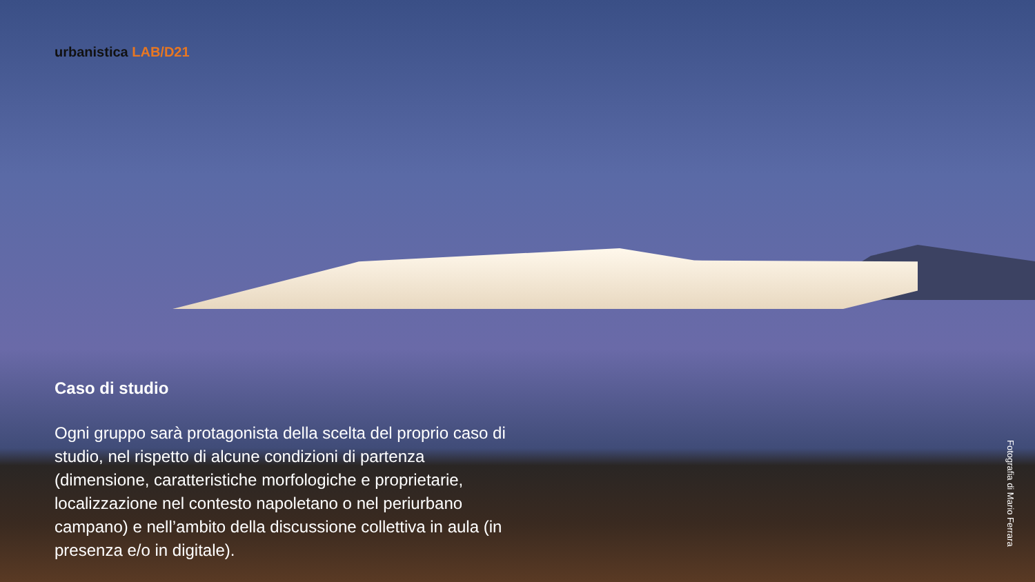urbanistica LAB/D21
Caso di studio
Ogni gruppo sarà protagonista della scelta del proprio caso di studio, nel rispetto di alcune condizioni di partenza (dimensione, caratteristiche morfologiche e proprietarie, localizzazione nel contesto napoletano o nel periurbano campano) e nell’ambito della discussione collettiva in aula (in presenza e/o in digitale).
Fotografia di Mario Ferrara